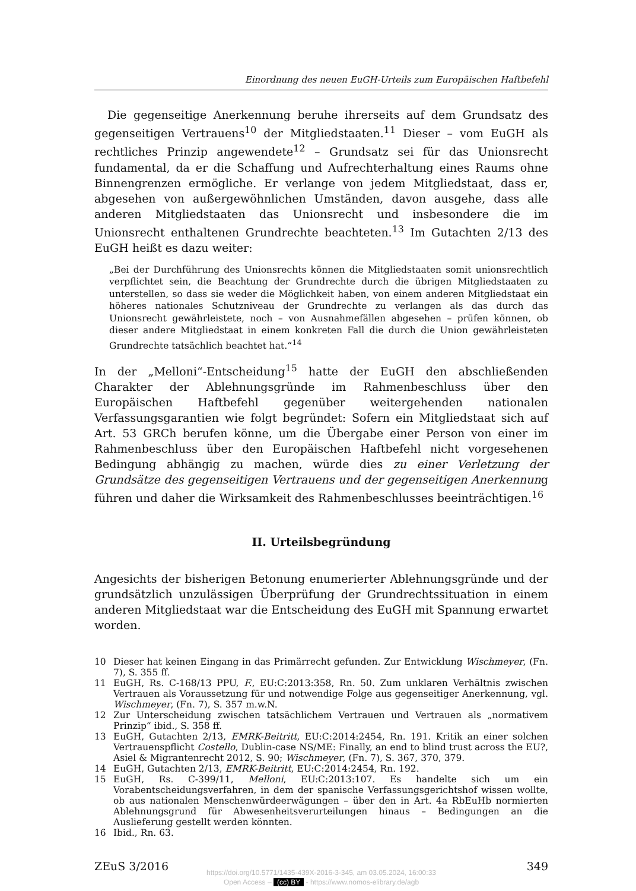Einordnung des neuen EuGH-Urteils zum Europäischen Haftbefehl
Die gegenseitige Anerkennung beruhe ihrerseits auf dem Grundsatz des gegenseitigen Vertrauens<sup>10</sup> der Mitgliedstaaten.<sup>11</sup> Dieser – vom EuGH als rechtliches Prinzip angewendete<sup>12</sup> – Grundsatz sei für das Unionsrecht fundamental, da er die Schaffung und Aufrechterhaltung eines Raums ohne Binnengrenzen ermögliche. Er verlange von jedem Mitgliedstaat, dass er, abgesehen von außergewöhnlichen Umständen, davon ausgehe, dass alle anderen Mitgliedstaaten das Unionsrecht und insbesondere die im Unionsrecht enthaltenen Grundrechte beachteten.<sup>13</sup> Im Gutachten 2/13 des EuGH heißt es dazu weiter:
„Bei der Durchführung des Unionsrechts können die Mitgliedstaaten somit unionsrechtlich verpflichtet sein, die Beachtung der Grundrechte durch die übrigen Mitgliedstaaten zu unterstellen, so dass sie weder die Möglichkeit haben, von einem anderen Mitgliedstaat ein höheres nationales Schutzniveau der Grundrechte zu verlangen als das durch das Unionsrecht gewährleistete, noch – von Ausnahmefällen abgesehen – prüfen können, ob dieser andere Mitgliedstaat in einem konkreten Fall die durch die Union gewährleisteten Grundrechte tatsächlich beachtet hat.“<sup>14</sup>
In der „Melloni“-Entscheidung<sup>15</sup> hatte der EuGH den abschließenden Charakter der Ablehnungsgründe im Rahmenbeschluss über den Europäischen Haftbefehl gegenüber weitergehenden nationalen Verfassungsgarantien wie folgt begründet: Sofern ein Mitgliedstaat sich auf Art. 53 GRCh berufen könne, um die Übergabe einer Person von einer im Rahmenbeschluss über den Europäischen Haftbefehl nicht vorgesehenen Bedingung abhängig zu machen, würde dies zu einer Verletzung der Grundsätze des gegenseitigen Vertrauens und der gegenseitigen Anerkennung führen und daher die Wirksamkeit des Rahmenbeschlusses beeinträchtigen.<sup>16</sup>
II. Urteilsbegründung
Angesichts der bisherigen Betonung enumerierter Ablehnungsgründe und der grundsätzlich unzulässigen Überprüfung der Grundrechtssituation in einem anderen Mitgliedstaat war die Entscheidung des EuGH mit Spannung erwartet worden.
10 Dieser hat keinen Eingang in das Primärrecht gefunden. Zur Entwicklung Wischmeyer, (Fn. 7), S. 355 ff.
11 EuGH, Rs. C-168/13 PPU, F., EU:C:2013:358, Rn. 50. Zum unklaren Verhältnis zwischen Vertrauen als Voraussetzung für und notwendige Folge aus gegenseitiger Anerkennung, vgl. Wischmeyer, (Fn. 7), S. 357 m.w.N.
12 Zur Unterscheidung zwischen tatsächlichem Vertrauen und Vertrauen als „normativem Prinzip“ ibid., S. 358 ff.
13 EuGH, Gutachten 2/13, EMRK-Beitritt, EU:C:2014:2454, Rn. 191. Kritik an einer solchen Vertrauenspflicht Costello, Dublin-case NS/ME: Finally, an end to blind trust across the EU?, Asiel & Migrantenrecht 2012, S. 90; Wischmeyer, (Fn. 7), S. 367, 370, 379.
14 EuGH, Gutachten 2/13, EMRK-Beitritt, EU:C:2014:2454, Rn. 192.
15 EuGH, Rs. C-399/11, Melloni, EU:C:2013:107. Es handelte sich um ein Vorabentscheidungsverfahren, in dem der spanische Verfassungsgerichtshof wissen wollte, ob aus nationalen Menschenwürdeerwägungen – über den in Art. 4a RbEuHb normierten Ablehnungsgrund für Abwesenheitsverurteilungen hinaus – Bedingungen an die Auslieferung gestellt werden könnten.
16 Ibid., Rn. 63.
ZEuS 3/2016 349
https://doi.org/10.5771/1435-439X-2016-3-345, am 03.05.2024, 16:00:33
Open Access – (cc) BY - https://www.nomos-elibrary.de/agb